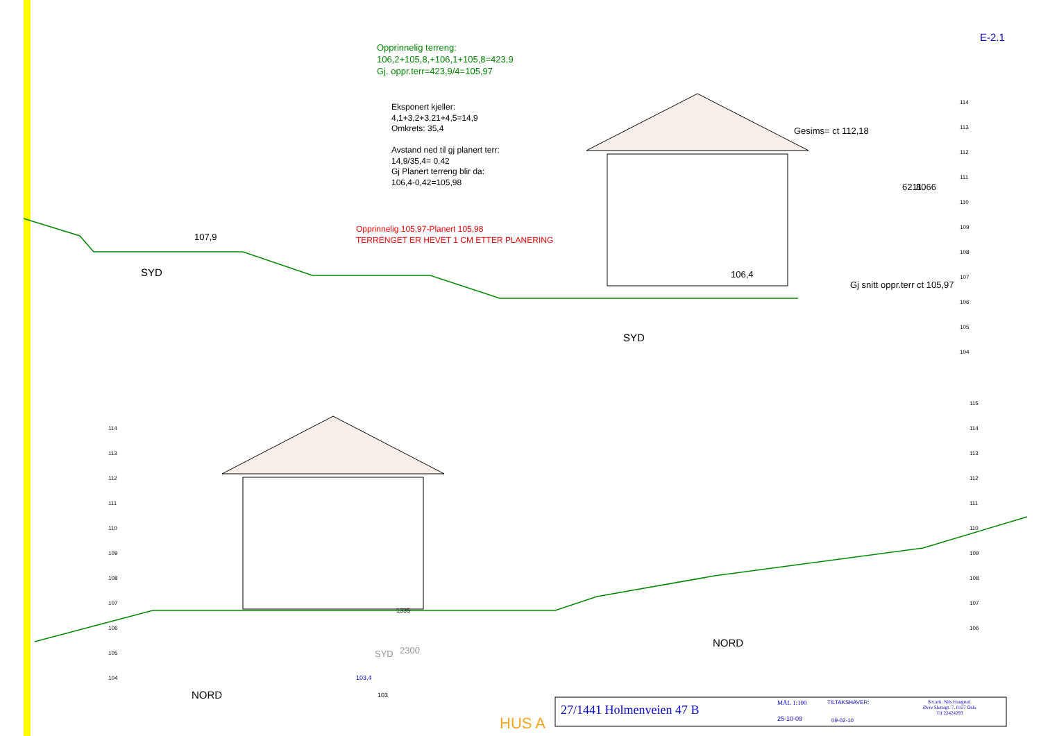E-2.1
Opprinnelig terreng:
106,2+105,8,+106,1+105,8=423,9
Gj. oppr.terr=423,9/4=105,97
Eksponert kjeller:
4,1+3,2+3,21+4,5=14,9
Omkrets: 35,4
Avstand ned til gj planert terr:
14,9/35,4= 0,42
Gj Planert terreng blir da:
106,4-0,42=105,98
Opprinnelig 105,97-Planert 105,98
TERRENGET ER HEVET 1 CM ETTER PLANERING
107,9
SYD
Gesims= ct 112,18
106,4
Gj snitt oppr.terr ct 105,97
6211 8066
SYD
114
113
112
111
110
109
108
107
106
105
104
114
113
112
111
110
109
108
107
106
105
104
115
114
113
112
111
110
109
108
107
106
1335
SYD 2300
103,4
103
NORD
NORD
HUS A
27/1441 Holmenveien 47 B MÅL 1:100 TILTAKSHAVER:
25-10-09 09-02-10
Siv.ark. Nils Haugrud.
Øvre Slottsgt. 7, 0157 Oslo
Tlf 22424293